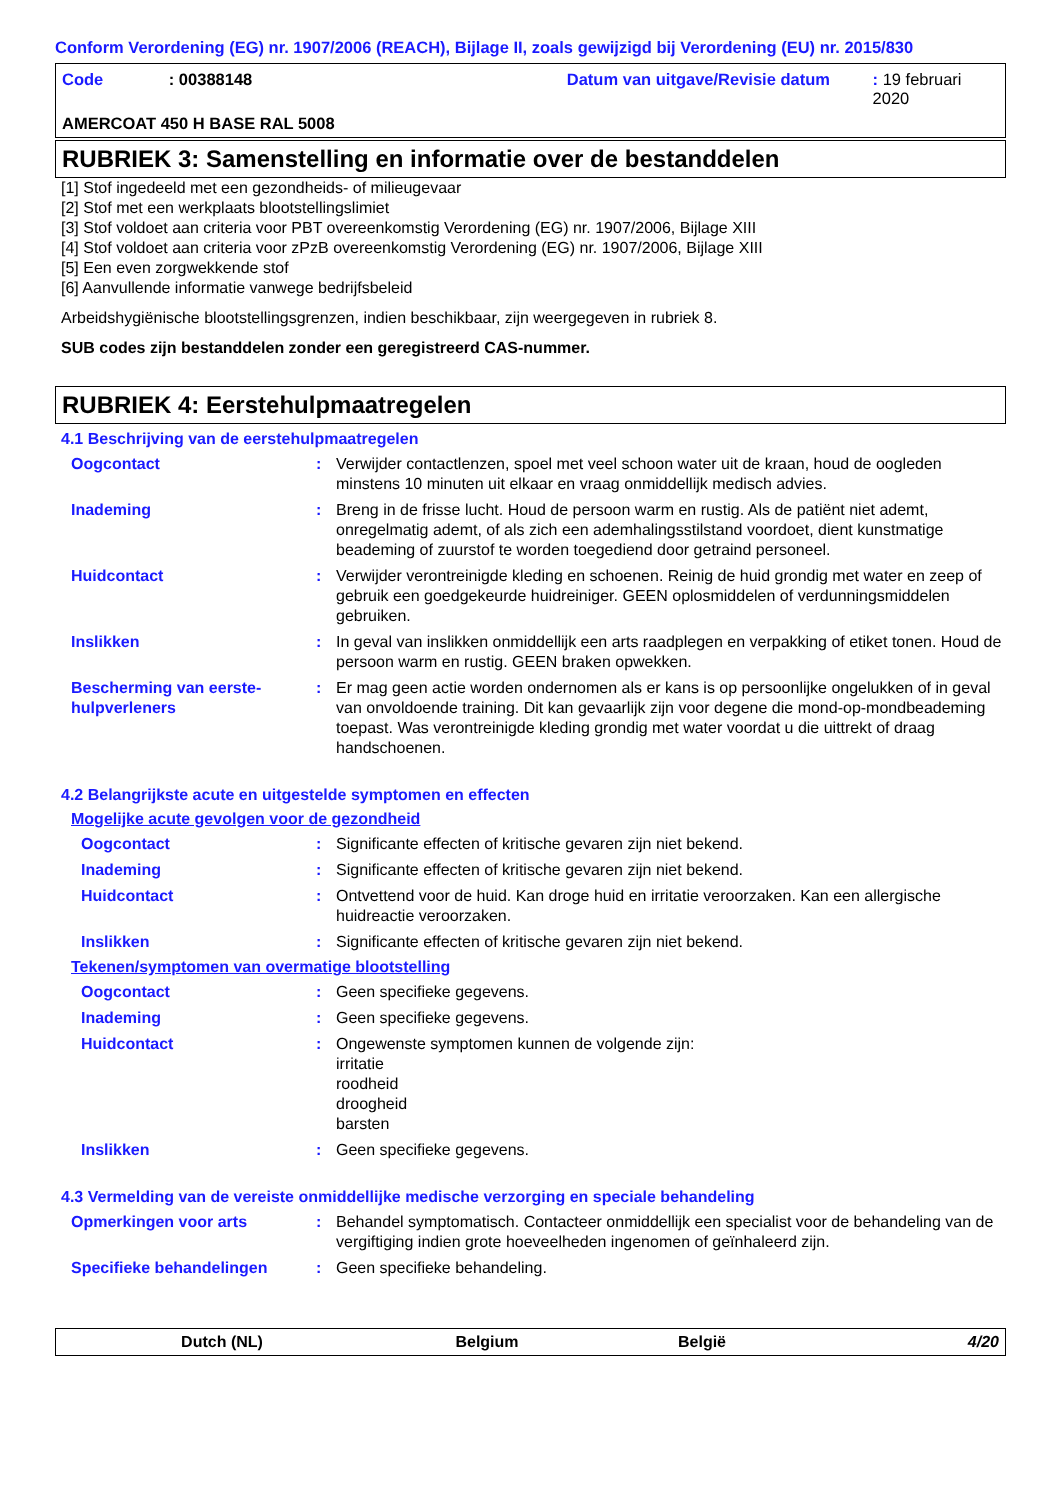Conform Verordening (EG) nr. 1907/2006 (REACH), Bijlage II, zoals gewijzigd bij Verordening (EU) nr. 2015/830
Code: 00388148 Datum van uitgave/Revisie datum: 19 februari 2020
AMERCOAT 450 H BASE RAL 5008
RUBRIEK 3: Samenstelling en informatie over de bestanddelen
[1] Stof ingedeeld met een gezondheids- of milieugevaar
[2] Stof met een werkplaats blootstellingslimiet
[3] Stof voldoet aan criteria voor PBT overeenkomstig Verordening (EG) nr. 1907/2006, Bijlage XIII
[4] Stof voldoet aan criteria voor zPzB overeenkomstig Verordening (EG) nr. 1907/2006, Bijlage XIII
[5] Een even zorgwekkende stof
[6] Aanvullende informatie vanwege bedrijfsbeleid
Arbeidshygiënische blootstellingsgrenzen, indien beschikbaar, zijn weergegeven in rubriek 8.
SUB codes zijn bestanddelen zonder een geregistreerd CAS-nummer.
RUBRIEK 4: Eerstehulpmaatregelen
4.1 Beschrijving van de eerstehulpmaatregelen
Oogcontact: Verwijder contactlenzen, spoel met veel schoon water uit de kraan, houd de oogleden minstens 10 minuten uit elkaar en vraag onmiddellijk medisch advies.
Inademing: Breng in de frisse lucht. Houd de persoon warm en rustig. Als de patiënt niet ademt, onregelmatig ademt, of als zich een ademhalingsstilstand voordoet, dient kunstmatige beademing of zuurstof te worden toegediend door getraind personeel.
Huidcontact: Verwijder verontreinigde kleding en schoenen. Reinig de huid grondig met water en zeep of gebruik een goedgekeurde huidreiniger. GEEN oplosmiddelen of verdunningsmiddelen gebruiken.
Inslikken: In geval van inslikken onmiddellijk een arts raadplegen en verpakking of etiket tonen. Houd de persoon warm en rustig. GEEN braken opwekken.
Bescherming van eerste-hulpverleners: Er mag geen actie worden ondernomen als er kans is op persoonlijke ongelukken of in geval van onvoldoende training. Dit kan gevaarlijk zijn voor degene die mond-op-mondbeademing toepast. Was verontreinigde kleding grondig met water voordat u die uittrekt of draag handschoenen.
4.2 Belangrijkste acute en uitgestelde symptomen en effecten
Mogelijke acute gevolgen voor de gezondheid
Oogcontact: Significante effecten of kritische gevaren zijn niet bekend.
Inademing: Significante effecten of kritische gevaren zijn niet bekend.
Huidcontact: Ontvettend voor de huid. Kan droge huid en irritatie veroorzaken. Kan een allergische huidreactie veroorzaken.
Inslikken: Significante effecten of kritische gevaren zijn niet bekend.
Tekenen/symptomen van overmatige blootstelling
Oogcontact: Geen specifieke gegevens.
Inademing: Geen specifieke gegevens.
Huidcontact: Ongewenste symptomen kunnen de volgende zijn:
irritatie
roodheid
droogheid
barsten
Inslikken: Geen specifieke gegevens.
4.3 Vermelding van de vereiste onmiddellijke medische verzorging en speciale behandeling
Opmerkingen voor arts: Behandel symptomatisch. Contacteer onmiddellijk een specialist voor de behandeling van de vergiftiging indien grote hoeveelheden ingenomen of geïnhaleerd zijn.
Specifieke behandelingen: Geen specifieke behandeling.
Dutch (NL) Belgium België 4/20